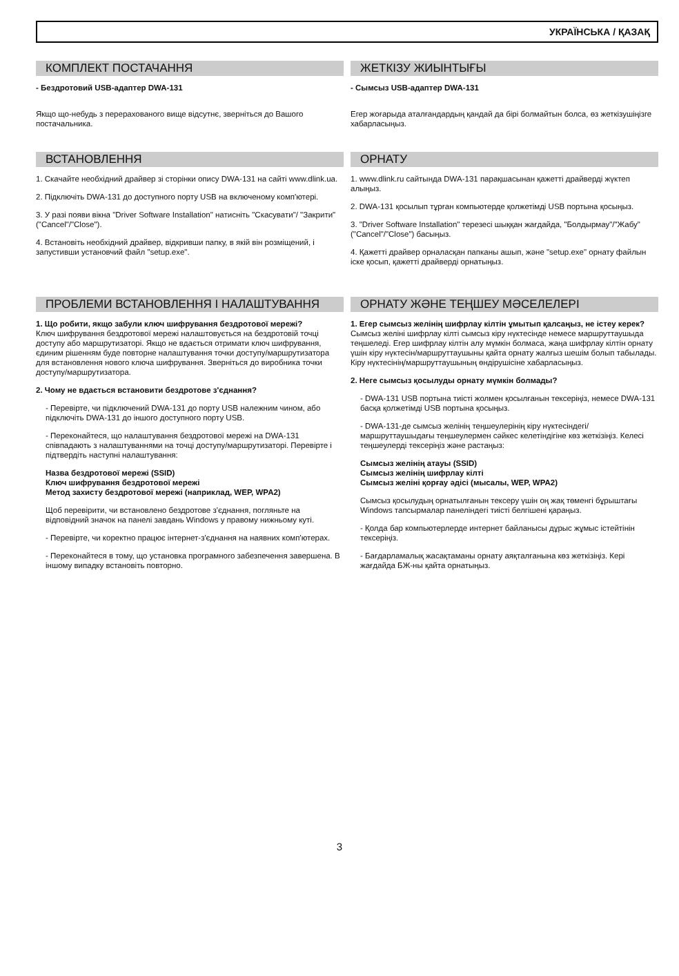УКРАЇНСЬКА / ҚАЗАҚ
КОМПЛЕКТ ПОСТАЧАННЯ
- Бездротовий USB-адаптер DWA-131
Якщо що-небудь з перерахованого вище відсутнє, зверніться до Вашого постачальника.
ЖЕТКІЗУ ЖИЫНТЫҒЫ
- Сымсыз USB-адаптер DWA-131
Егер жоғарыда аталғандардың қандай да бірі болмайтын болса, өз жеткізушіңізге хабарласыңыз.
ВСТАНОВЛЕННЯ
1. Скачайте необхідний драйвер зі сторінки опису DWA-131 на сайті www.dlink.ua.
2. Підключіть DWA-131 до доступного порту USB на включеному комп'ютері.
3. У разі появи вікна "Driver Software Installation" натисніть "Скасувати"/ "Закрити" ("Cancel"/"Close").
4. Встановіть необхідний драйвер, відкривши папку, в якій він розміщений, і запустивши установчий файл "setup.exe".
ОРНАТУ
1. www.dlink.ru сайтында DWA-131 парақшасынан қажетті драйверді жүктеп алыңыз.
2. DWA-131 қосылып тұрған компьютерде қолжетімді USB портына қосыңыз.
3. "Driver Software Installation" терезесі шыққан жағдайда, "Болдырмау"/"Жабу" ("Cancel"/"Close") басыңыз.
4. Қажетті драйвер орналасқан папканы ашып, және "setup.exe" орнату файлын іске қосып, қажетті драйверді орнатыңыз.
ПРОБЛЕМИ ВСТАНОВЛЕННЯ І НАЛАШТУВАННЯ
1. Що робити, якщо забули ключ шифрування бездротової мережі?
Ключ шифрування бездротової мережі налаштовується на бездротовій точці доступу або маршрутизаторі. Якщо не вдається отримати ключ шифрування, єдиним рішенням буде повторне налаштування точки доступу/маршрутизатора для встановлення нового ключа шифрування. Зверніться до виробника точки доступу/маршрутизатора.
2. Чому не вдається встановити бездротове з'єднання?
- Перевірте, чи підключений DWA-131 до порту USB належним чином, або підключіть DWA-131 до іншого доступного порту USB.
- Переконайтеся, що налаштування бездротової мережі на DWA-131 співпадають з налаштуваннями на точці доступу/маршрутизаторі. Перевірте і підтвердіть наступні налаштування:
Назва бездротової мережі (SSID)
Ключ шифрування бездротової мережі
Метод захисту бездротової мережі (наприклад, WEP, WPA2)
Щоб перевірити, чи встановлено бездротове з'єднання, погляньте на відповідний значок на панелі завдань Windows у правому нижньому куті.
- Перевірте, чи коректно працює інтернет-з'єднання на наявних комп'ютерах.
- Переконайтеся в тому, що установка програмного забезпечення завершена. В іншому випадку встановіть повторно.
ОРНАТУ ЖӘНЕ ТЕҢШЕУ МӘСЕЛЕЛЕРІ
1. Егер сымсыз желінің шифрлау кілтін ұмытып қалсаңыз, не істеу керек?
Сымсыз желіні шифрлау кілті сымсыз кіру нүктесінде немесе маршруттаушыда теңшеледі. Егер шифрлау кілтін алу мүмкін болмаса, жаңа шифрлау кілтін орнату үшін кіру нүктесін/маршруттаушыны қайта орнату жалғыз шешім болып табылады. Кіру нүктесінің/маршруттаушының өндірушісіне хабарласыңыз.
2. Неге сымсыз қосылуды орнату мүмкін болмады?
- DWA-131 USB портына тиісті жолмен қосылғанын тексеріңіз, немесе DWA-131 басқа қолжетімді USB портына қосыңыз.
- DWA-131-де сымсыз желінің теңшеулерінің кіру нүктесіндегі/маршруттаушыдағы теңшеулермен сәйкес келетіндігіне көз жеткізіңіз. Келесі теңшеулерді тексеріңіз және растаңыз:
Сымсыз желінің атауы (SSID)
Сымсыз желінің шифрлау кілті
Сымсыз желіні қорғау әдісі (мысалы, WEP, WPA2)
Сымсыз қосылудың орнатылғанын тексеру үшін оң жақ төменгі бұрыштағы Windows тапсырмалар панеліндегі тиісті белгішені қараңыз.
- Қолда бар компьютерлерде интернет байланысы дұрыс жұмыс істейтінін тексеріңіз.
- Бағдарламалық жасақтаманы орнату аяқталғанына көз жеткізіңіз. Кері жағдайда БЖ-ны қайта орнатыңыз.
3